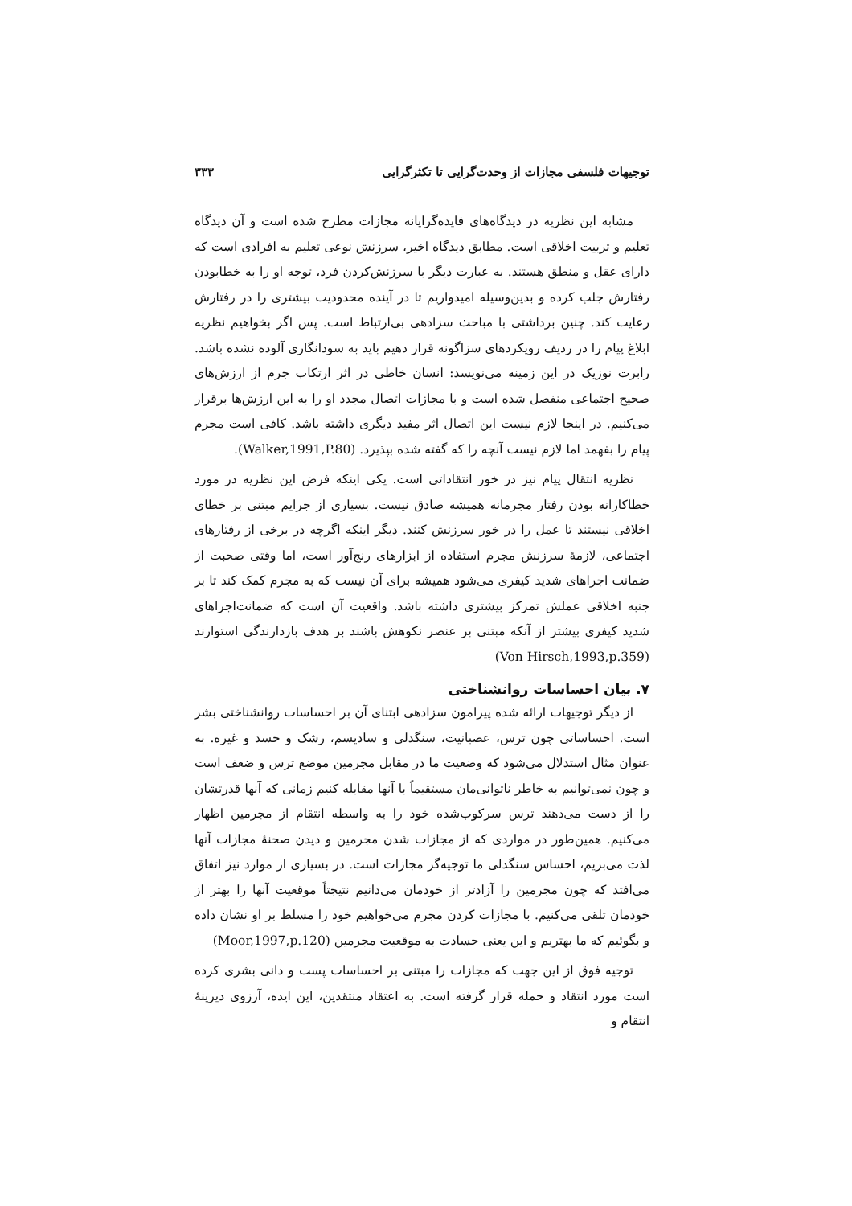توجیهات فلسفی مجازات از وحدت‌گرایی تا تکثرگرایی ۳۳۳
مشابه این نظریه در دیدگاه‌های فایده‌گرایانه مجازات مطرح شده است و آن دیدگاه تعلیم و تربیت اخلاقی است. مطابق دیدگاه اخیر، سرزنش نوعی تعلیم به افرادی است که دارای عقل و منطق هستند. به عبارت دیگر با سرزنش‌کردن فرد، توجه او را به خطابودن رفتارش جلب کرده و بدین‌وسیله امیدواریم تا در آینده محدودیت بیشتری را در رفتارش رعایت کند. چنین برداشتی با مباحث سزادهی بی‌ارتباط است. پس اگر بخواهیم نظریه ابلاغ پیام را در ردیف رویکردهای سزاگونه قرار دهیم باید به سودانگاری آلوده نشده باشد. رابرت نوزیک در این زمینه می‌نویسد: انسان خاطی در اثر ارتکاب جرم از ارزش‌های صحیح اجتماعی منفصل شده است و با مجازات اتصال مجدد او را به این ارزش‌ها برقرار می‌کنیم. در اینجا لازم نیست این اتصال اثر مفید دیگری داشته باشد. کافی است مجرم پیام را بفهمد اما لازم نیست آنچه را که گفته شده بپذیرد. (Walker,1991,P.80).
نظریه انتقال پیام نیز در خور انتقاداتی است. یکی اینکه فرض این نظریه در مورد خطاکارانه بودن رفتار مجرمانه همیشه صادق نیست. بسیاری از جرایم مبتنی بر خطای اخلاقی نیستند تا عمل را در خور سرزنش کنند. دیگر اینکه اگرچه در برخی از رفتارهای اجتماعی، لازمهٔ سرزنش مجرم استفاده از ابزارهای رنج‌آور است، اما وقتی صحبت از ضمانت اجراهای شدید کیفری می‌شود همیشه برای آن نیست که به مجرم کمک کند تا بر جنبه اخلاقی عملش تمرکز بیشتری داشته باشد. واقعیت آن است که ضمانت‌اجراهای شدید کیفری بیشتر از آنکه مبتنی بر عنصر نکوهش باشند بر هدف بازدارندگی استوارند (Von Hirsch,1993,p.359)
۷. بیان احساسات روانشناختی
از دیگر توجیهات ارائه شده پیرامون سزادهی ابتنای آن بر احساسات روانشناختی بشر است. احساساتی چون ترس، عصبانیت، سنگدلی و سادیسم، رشک و حسد و غیره. به عنوان مثال استدلال می‌شود که وضعیت ما در مقابل مجرمین موضع ترس و ضعف است و چون نمی‌توانیم به خاطر ناتوانی‌مان مستقیماً با آنها مقابله کنیم زمانی که آنها قدرتشان را از دست می‌دهند ترس سرکوب‌شده خود را به واسطه انتقام از مجرمین اظهار می‌کنیم. همین‌طور در مواردی که از مجازات شدن مجرمین و دیدن صحنهٔ مجازات آنها لذت می‌بریم، احساس سنگدلی ما توجیه‌گر مجازات است. در بسیاری از موارد نیز اتفاق می‌افتد که چون مجرمین را آزادتر از خودمان می‌دانیم نتیجتاً موقعیت آنها را بهتر از خودمان تلقی می‌کنیم. با مجازات کردن مجرم می‌خواهیم خود را مسلط بر او نشان داده و بگوئیم که ما بهتریم و این یعنی حسادت به موقعیت مجرمین (Moor,1997,p.120)
توجیه فوق از این جهت که مجازات را مبتنی بر احساسات پست و دانی بشری کرده است مورد انتقاد و حمله قرار گرفته است. به اعتقاد منتقدین، این ایده، آرزوی دیرینهٔ انتقام و